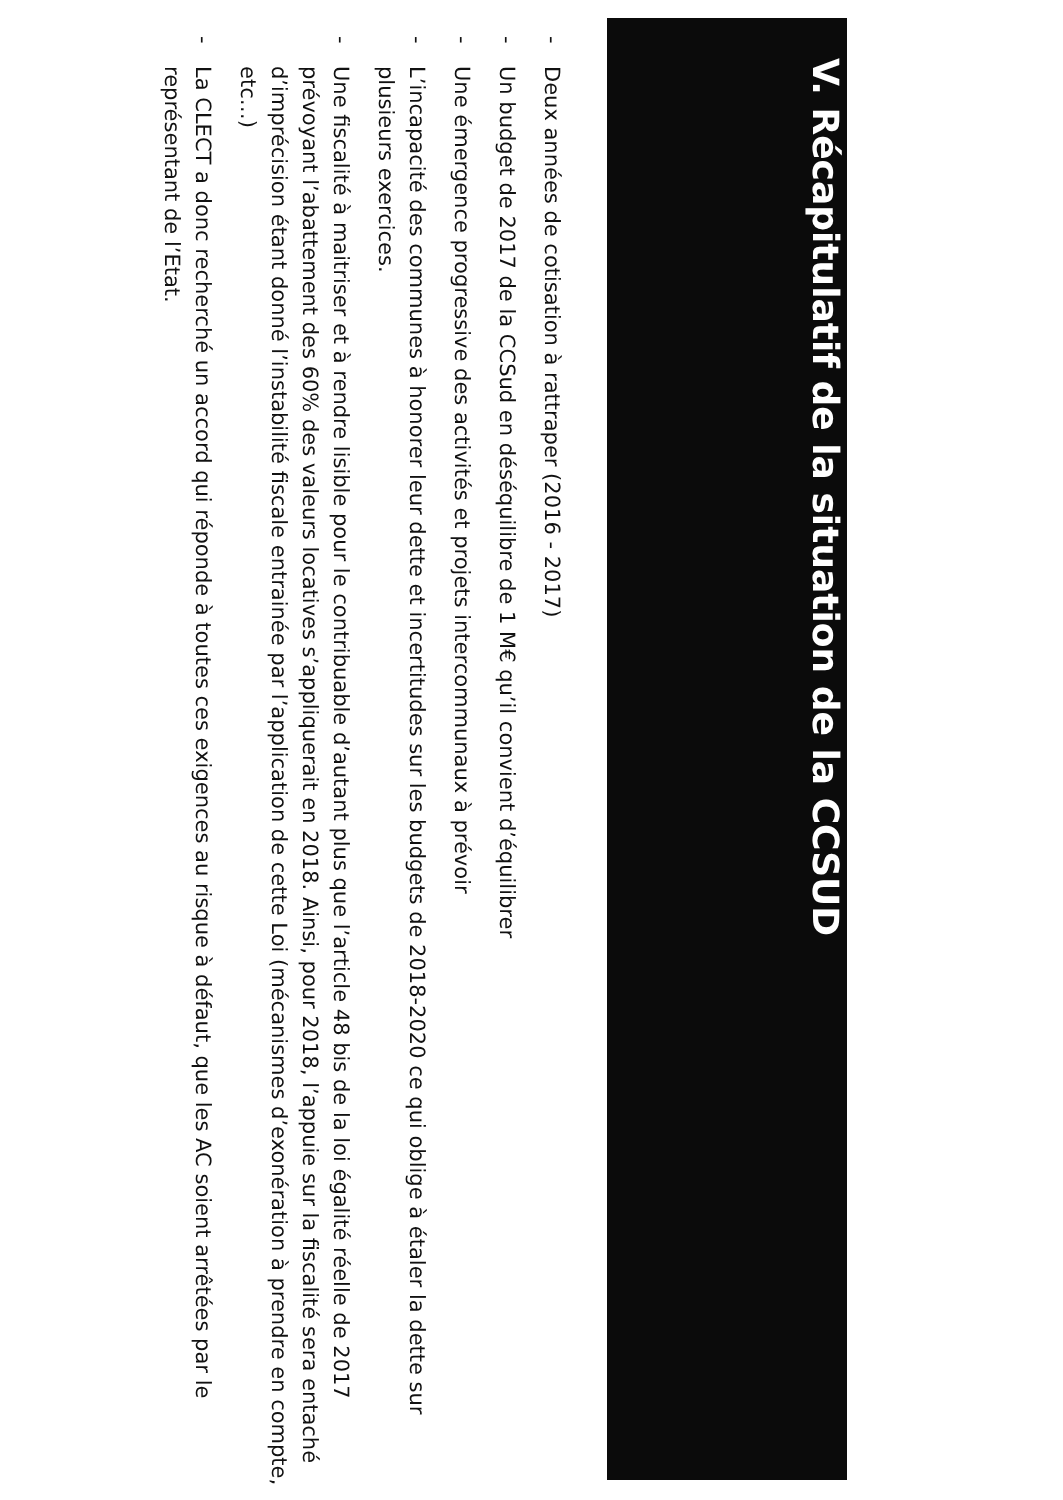V. Récapitulatif de la situation de la CCSUD
- Deux années de cotisation à rattraper (2016 - 2017)
- Un budget de 2017 de la CCSud en déséquilibre de 1 M€ qu’il convient d’équilibrer
- Une émergence progressive des activités et projets intercommunaux à prévoir
- L’incapacité des communes à honorer leur dette et incertitudes sur les budgets de 2018-2020 ce qui oblige à étaler la dette sur plusieurs exercices.
- Une fiscalité à maitriser et à rendre lisible pour le contribuable d’autant plus que l’article 48 bis de la loi égalité réelle de 2017 prévoyant l’abattement des 60% des valeurs locatives s’appliquerait en 2018. Ainsi, pour 2018, l’appuie sur la fiscalité sera entaché d’imprécision étant donné l’instabilité fiscale entrainée par l’application de cette Loi (mécanismes d’exonération à prendre en compte, etc…)
- La CLECT a donc recherché un accord qui réponde à toutes ces exigences au risque à défaut, que les AC soient arrêtées par le représentant de l’Etat.